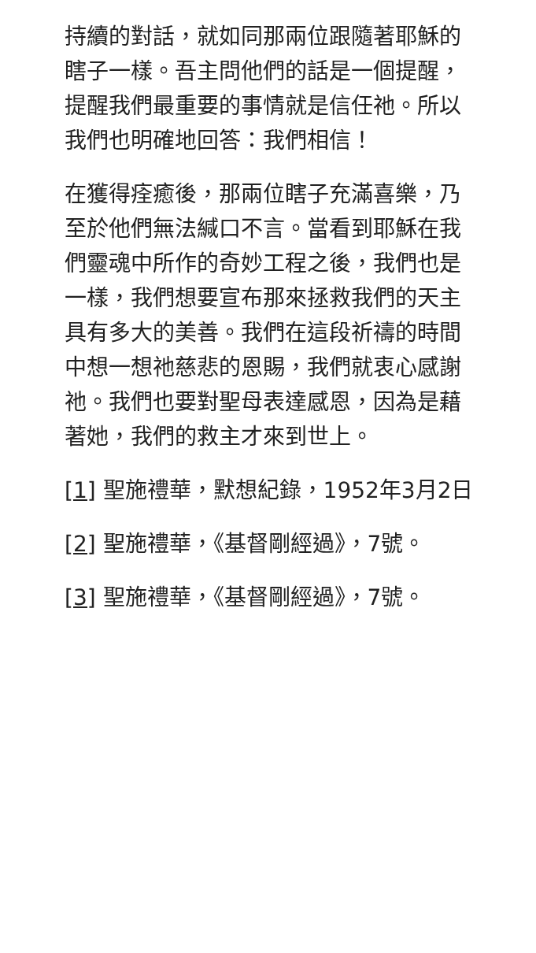持續的對話，就如同那兩位跟隨著耶穌的瞎子一樣。吾主問他們的話是一個提醒，提醒我們最重要的事情就是信任祂。所以我們也明確地回答：我們相信！
在獲得痊癒後，那兩位瞎子充滿喜樂，乃至於他們無法緘口不言。當看到耶穌在我們靈魂中所作的奇妙工程之後，我們也是一樣，我們想要宣布那來拯救我們的天主具有多大的美善。我們在這段祈禱的時間中想一想祂慈悲的恩賜，我們就衷心感謝祂。我們也要對聖母表達感恩，因為是藉著她，我們的救主才來到世上。
[1] 聖施禮華，默想紀錄，1952年3月2日
[2] 聖施禮華，《基督剛經過》，7號。
[3] 聖施禮華，《基督剛經過》，7號。